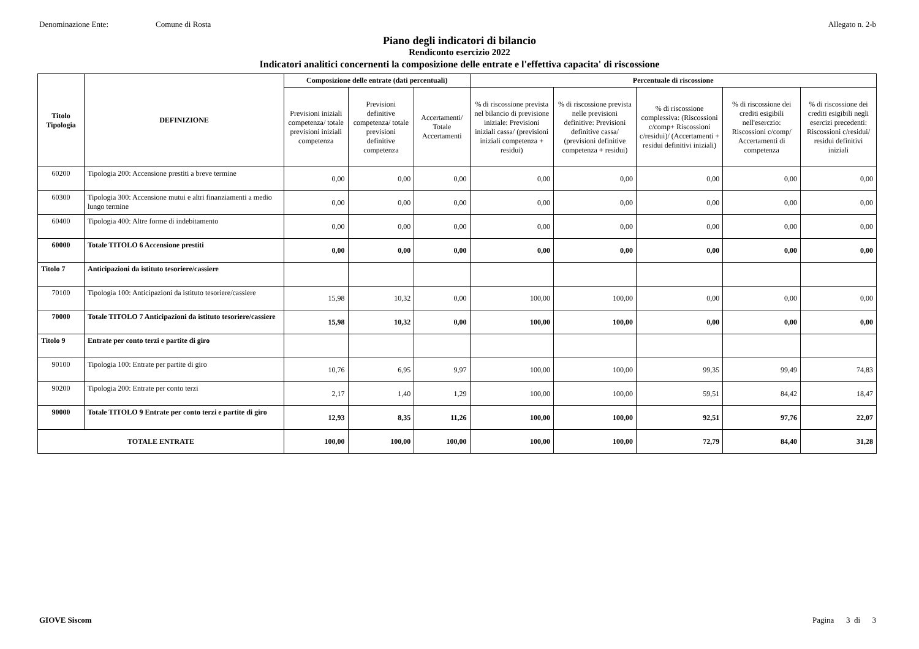Denominazione Ente: Comune di Rosta Allegato n. 2-b
Piano degli indicatori di bilancio
Rendiconto esercizio 2022
Indicatori analitici concernenti la composizione delle entrate e l'effettiva capacita' di riscossione
| Titolo Tipologia | DEFINIZIONE | Composizione delle entrate (dati percentuali) | | | Percentuale di riscossione | | | | |
| --- | --- | --- | --- | --- | --- | --- | --- | --- | --- |
| | | Previsioni iniziali competenza/ totale previsioni iniziali competenza | Previsioni definitive competenza/ totale previsioni definitive competenza | Accertamenti/ Totale Accertamenti | % di riscossione prevista nel bilancio di previsione iniziale: Previsioni iniziali cassa/ (previsioni iniziali competenza + residui) | % di riscossione prevista nelle previsioni definitive: Previsioni definitive cassa/ (previsioni definitive competenza + residui) | % di riscossione complessiva: (Riscossioni c/comp+ Riscossioni c/residui)/ (Accertamenti + residui definitivi iniziali) | % di riscossione dei crediti esigibili nell'eserczio: Riscossioni c/comp/ Accertamenti di competenza | % di riscossione dei crediti esigibili negli esercizi precedenti: Riscossioni c/residui/ residui definitivi iniziali |
| 60200 | Tipologia 200: Accensione prestiti a breve termine | 0,00 | 0,00 | 0,00 | 0,00 | 0,00 | 0,00 | 0,00 | 0,00 |
| 60300 | Tipologia 300: Accensione mutui e altri finanziamenti a medio lungo termine | 0,00 | 0,00 | 0,00 | 0,00 | 0,00 | 0,00 | 0,00 | 0,00 |
| 60400 | Tipologia 400: Altre forme di indebitamento | 0,00 | 0,00 | 0,00 | 0,00 | 0,00 | 0,00 | 0,00 | 0,00 |
| 60000 | Totale TITOLO 6 Accensione prestiti | 0,00 | 0,00 | 0,00 | 0,00 | 0,00 | 0,00 | 0,00 | 0,00 |
| Titolo 7 | Anticipazioni da istituto tesoriere/cassiere | | | | | | | | |
| 70100 | Tipologia 100: Anticipazioni da istituto tesoriere/cassiere | 15,98 | 10,32 | 0,00 | 100,00 | 100,00 | 0,00 | 0,00 | 0,00 |
| 70000 | Totale TITOLO 7 Anticipazioni da istituto tesoriere/cassiere | 15,98 | 10,32 | 0,00 | 100,00 | 100,00 | 0,00 | 0,00 | 0,00 |
| Titolo 9 | Entrate per conto terzi e partite di giro | | | | | | | | |
| 90100 | Tipologia 100: Entrate per partite di giro | 10,76 | 6,95 | 9,97 | 100,00 | 100,00 | 99,35 | 99,49 | 74,83 |
| 90200 | Tipologia 200: Entrate per conto terzi | 2,17 | 1,40 | 1,29 | 100,00 | 100,00 | 59,51 | 84,42 | 18,47 |
| 90000 | Totale TITOLO 9 Entrate per conto terzi e partite di giro | 12,93 | 8,35 | 11,26 | 100,00 | 100,00 | 92,51 | 97,76 | 22,07 |
| TOTALE ENTRATE | | 100,00 | 100,00 | 100,00 | 100,00 | 100,00 | 72,79 | 84,40 | 31,28 |
GIOVE Siscom Pagina 3 di 3